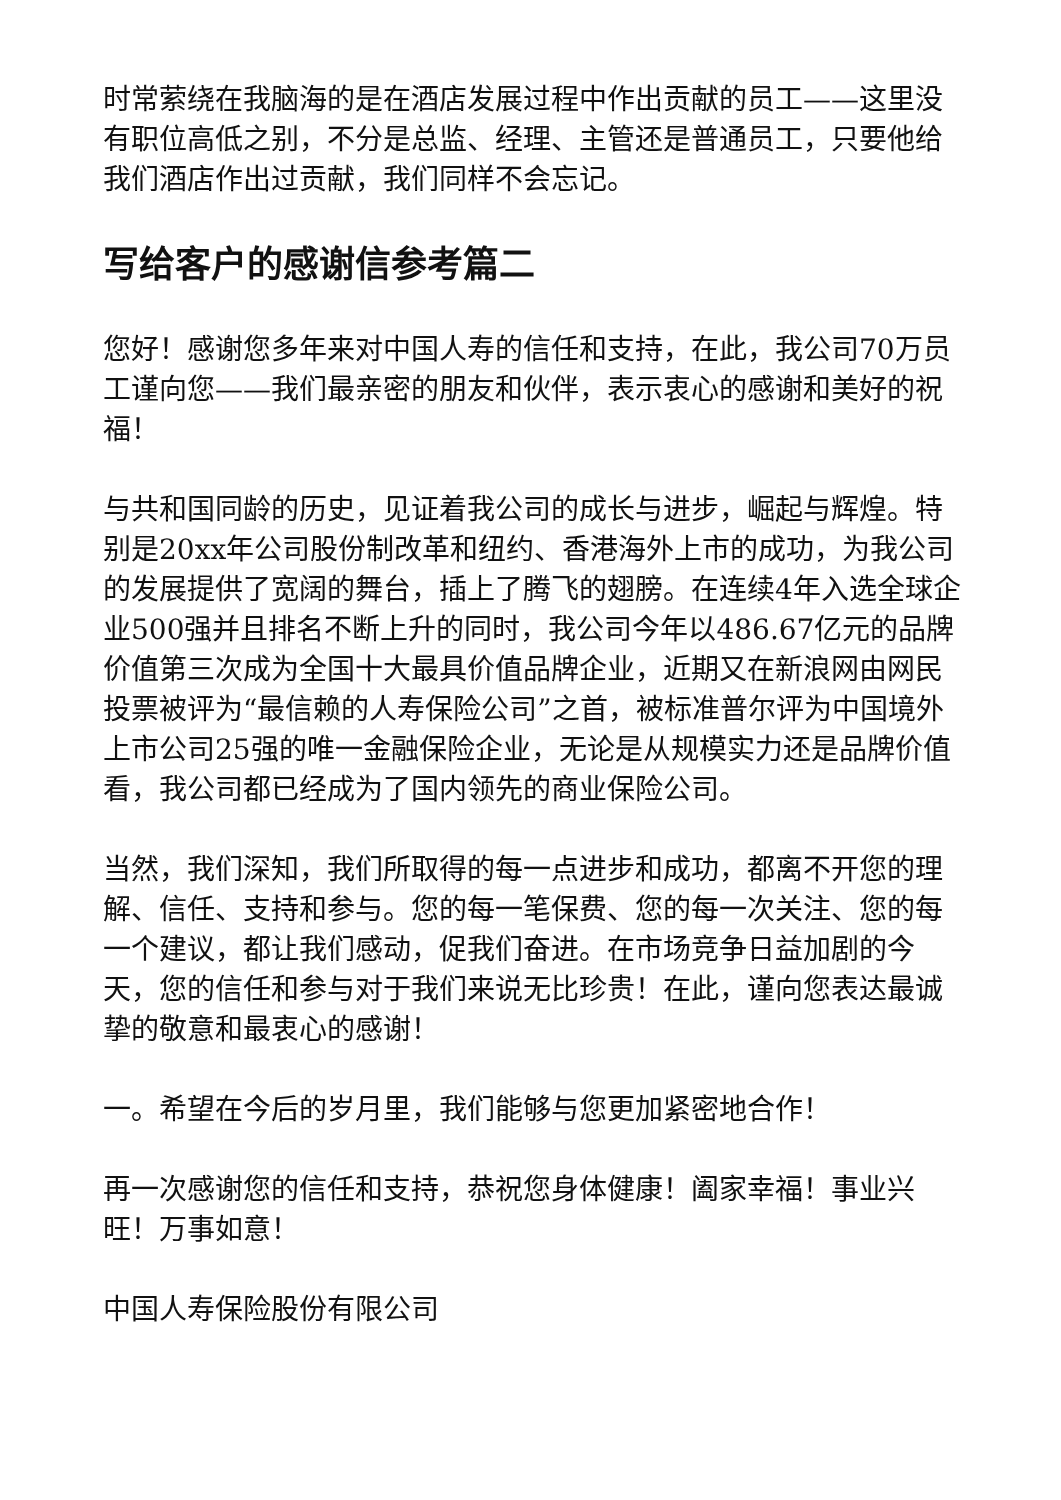时常萦绕在我脑海的是在酒店发展过程中作出贡献的员工——这里没有职位高低之别，不分是总监、经理、主管还是普通员工，只要他给我们酒店作出过贡献，我们同样不会忘记。
写给客户的感谢信参考篇二
您好！感谢您多年来对中国人寿的信任和支持，在此，我公司70万员工谨向您——我们最亲密的朋友和伙伴，表示衷心的感谢和美好的祝福！
与共和国同龄的历史，见证着我公司的成长与进步，崛起与辉煌。特别是20xx年公司股份制改革和纽约、香港海外上市的成功，为我公司的发展提供了宽阔的舞台，插上了腾飞的翅膀。在连续4年入选全球企业500强并且排名不断上升的同时，我公司今年以486.67亿元的品牌价值第三次成为全国十大最具价值品牌企业，近期又在新浪网由网民投票被评为“最信赖的人寿保险公司”之首，被标准普尔评为中国境外上市公司25强的唯一金融保险企业，无论是从规模实力还是品牌价值看，我公司都已经成为了国内领先的商业保险公司。
当然，我们深知，我们所取得的每一点进步和成功，都离不开您的理解、信任、支持和参与。您的每一笔保费、您的每一次关注、您的每一个建议，都让我们感动，促我们奋进。在市场竞争日益加剧的今天，您的信任和参与对于我们来说无比珍贵！在此，谨向您表达最诚挚的敬意和最衷心的感谢！
一。希望在今后的岁月里，我们能够与您更加紧密地合作！
再一次感谢您的信任和支持，恭祝您身体健康！阖家幸福！事业兴旺！万事如意！
中国人寿保险股份有限公司